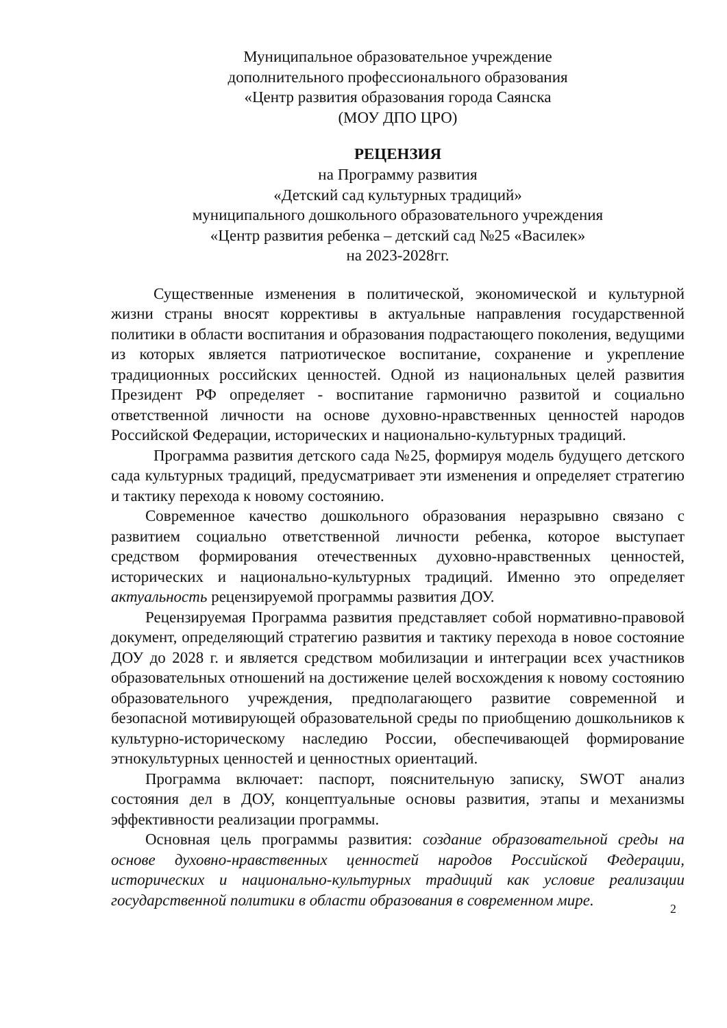Муниципальное образовательное учреждение
дополнительного профессионального образования
«Центр развития образования города Саянска
(МОУ ДПО ЦРО)
РЕЦЕНЗИЯ
на Программу развития
«Детский сад культурных традиций»
муниципального дошкольного образовательного учреждения
«Центр развития ребенка – детский сад №25 «Василек»
на 2023-2028гг.
Существенные изменения в политической, экономической и культурной жизни страны вносят коррективы в актуальные направления государственной политики в области воспитания и образования подрастающего поколения, ведущими из которых является патриотическое воспитание, сохранение и укрепление традиционных российских ценностей. Одной из национальных целей развития Президент РФ определяет - воспитание гармонично развитой и социально ответственной личности на основе духовно-нравственных ценностей народов Российской Федерации, исторических и национально-культурных традиций.
Программа развития детского сада №25, формируя модель будущего детского сада культурных традиций, предусматривает эти изменения и определяет стратегию и тактику перехода к новому состоянию.
Современное качество дошкольного образования неразрывно связано с развитием социально ответственной личности ребенка, которое выступает средством формирования отечественных духовно-нравственных ценностей, исторических и национально-культурных традиций. Именно это определяет актуальность рецензируемой программы развития ДОУ.
Рецензируемая Программа развития представляет собой нормативно-правовой документ, определяющий стратегию развития и тактику перехода в новое состояние ДОУ до 2028 г. и является средством мобилизации и интеграции всех участников образовательных отношений на достижение целей восхождения к новому состоянию образовательного учреждения, предполагающего развитие современной и безопасной мотивирующей образовательной среды по приобщению дошкольников к культурно-историческому наследию России, обеспечивающей формирование этнокультурных ценностей и ценностных ориентаций.
Программа включает: паспорт, пояснительную записку, SWOT анализ состояния дел в ДОУ, концептуальные основы развития, этапы и механизмы эффективности реализации программы.
Основная цель программы развития: создание образовательной среды на основе духовно-нравственных ценностей народов Российской Федерации, исторических и национально-культурных традиций как условие реализации государственной политики в области образования в современном мире.
2